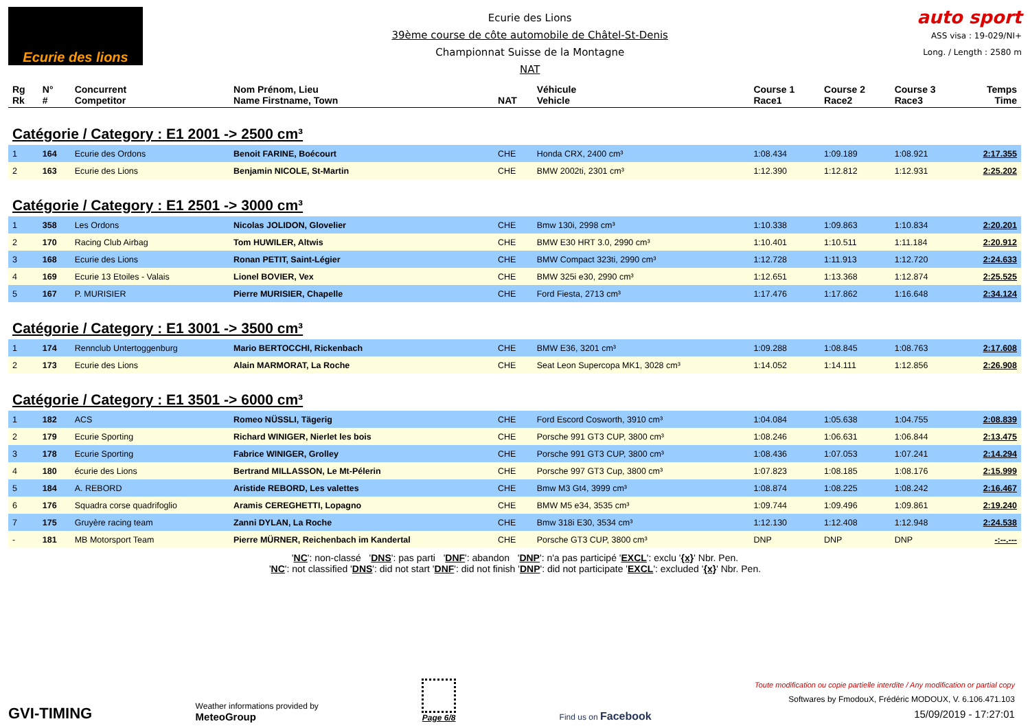Ecurie des lions
Ecurie des Lions
39ème course de côte automobile de Châtel-St-Denis
Championnat Suisse de la Montagne
NAT
auto sport
ASS visa : 19-029/NI+
Long. / Length : 2580 m
| Rg Rk | N° # | Concurrent Competitor | Nom Prénom, Lieu Name Firstname, Town | NAT | Véhicule Vehicle | Course 1 Race1 | Course 2 Race2 | Course 3 Race3 | Temps Time |
| --- | --- | --- | --- | --- | --- | --- | --- | --- | --- |
| Catégorie / Category : E1 2001 -> 2500 cm³ | | | | | | | | | |
| 1 | 164 | Ecurie des Ordons | Benoit FARINE, Boécourt | CHE | Honda CRX, 2400 cm³ | 1:08.434 | 1:09.189 | 1:08.921 | 2:17.355 |
| 2 | 163 | Ecurie des Lions | Benjamin NICOLE, St-Martin | CHE | BMW 2002ti, 2301 cm³ | 1:12.390 | 1:12.812 | 1:12.931 | 2:25.202 |
| Catégorie / Category : E1 2501 -> 3000 cm³ | | | | | | | | | |
| 1 | 358 | Les Ordons | Nicolas JOLIDON, Glovelier | CHE | Bmw 130i, 2998 cm³ | 1:10.338 | 1:09.863 | 1:10.834 | 2:20.201 |
| 2 | 170 | Racing Club Airbag | Tom HUWILER, Altwis | CHE | BMW E30 HRT 3.0, 2990 cm³ | 1:10.401 | 1:10.511 | 1:11.184 | 2:20.912 |
| 3 | 168 | Ecurie des Lions | Ronan PETIT, Saint-Légier | CHE | BMW Compact 323ti, 2990 cm³ | 1:12.728 | 1:11.913 | 1:12.720 | 2:24.633 |
| 4 | 169 | Ecurie 13 Etoiles - Valais | Lionel BOVIER, Vex | CHE | BMW 325i e30, 2990 cm³ | 1:12.651 | 1:13.368 | 1:12.874 | 2:25.525 |
| 5 | 167 | P. MURISIER | Pierre MURISIER, Chapelle | CHE | Ford Fiesta, 2713 cm³ | 1:17.476 | 1:17.862 | 1:16.648 | 2:34.124 |
| Catégorie / Category : E1 3001 -> 3500 cm³ | | | | | | | | | |
| 1 | 174 | Rennclub Untertoggenburg | Mario BERTOCCHI, Rickenbach | CHE | BMW E36, 3201 cm³ | 1:09.288 | 1:08.845 | 1:08.763 | 2:17.608 |
| 2 | 173 | Ecurie des Lions | Alain MARMORAT, La Roche | CHE | Seat Leon Supercopa MK1, 3028 cm³ | 1:14.052 | 1:14.111 | 1:12.856 | 2:26.908 |
| Catégorie / Category : E1 3501 -> 6000 cm³ | | | | | | | | | |
| 1 | 182 | ACS | Romeo NÜSSLI, Tägerig | CHE | Ford Escord Cosworth, 3910 cm³ | 1:04.084 | 1:05.638 | 1:04.755 | 2:08.839 |
| 2 | 179 | Ecurie Sporting | Richard WINIGER, Nierlet les bois | CHE | Porsche 991 GT3 CUP, 3800 cm³ | 1:08.246 | 1:06.631 | 1:06.844 | 2:13.475 |
| 3 | 178 | Ecurie Sporting | Fabrice WINIGER, Grolley | CHE | Porsche 991 GT3 CUP, 3800 cm³ | 1:08.436 | 1:07.053 | 1:07.241 | 2:14.294 |
| 4 | 180 | écurie des Lions | Bertrand MILLASSON, Le Mt-Pélerin | CHE | Porsche 997 GT3 Cup, 3800 cm³ | 1:07.823 | 1:08.185 | 1:08.176 | 2:15.999 |
| 5 | 184 | A. REBORD | Aristide REBORD, Les valettes | CHE | Bmw M3 Gt4, 3999 cm³ | 1:08.874 | 1:08.225 | 1:08.242 | 2:16.467 |
| 6 | 176 | Squadra corse quadrifoglio | Aramis CEREGHETTI, Lopagno | CHE | BMW M5 e34, 3535 cm³ | 1:09.744 | 1:09.496 | 1:09.861 | 2:19.240 |
| 7 | 175 | Gruyère racing team | Zanni DYLAN, La Roche | CHE | Bmw 318i E30, 3534 cm³ | 1:12.130 | 1:12.408 | 1:12.948 | 2:24.538 |
| - | 181 | MB Motorsport Team | Pierre MÜRNER, Reichenbach im Kandertal | CHE | Porsche GT3 CUP, 3800 cm³ | DNP | DNP | DNP | -:--.--- |
'NC': non-classé 'DNS': pas parti 'DNF': abandon 'DNP': n'a pas participé 'EXCL': exclu '{x}' Nbr. Pen.
'NC': not classified 'DNS': did not start 'DNF': did not finish 'DNP': did not participate 'EXCL': excluded '{x}' Nbr. Pen.
GVI-TIMING
Weather informations provided by
MeteoGroup
Page 6/8
Find us on Facebook
Toute modification ou copie partielle interdite / Any modification or partial copy
Softwares by FmodouX, Frédéric MODOUX, V. 6.106.471.103
15/09/2019 - 17:27:01